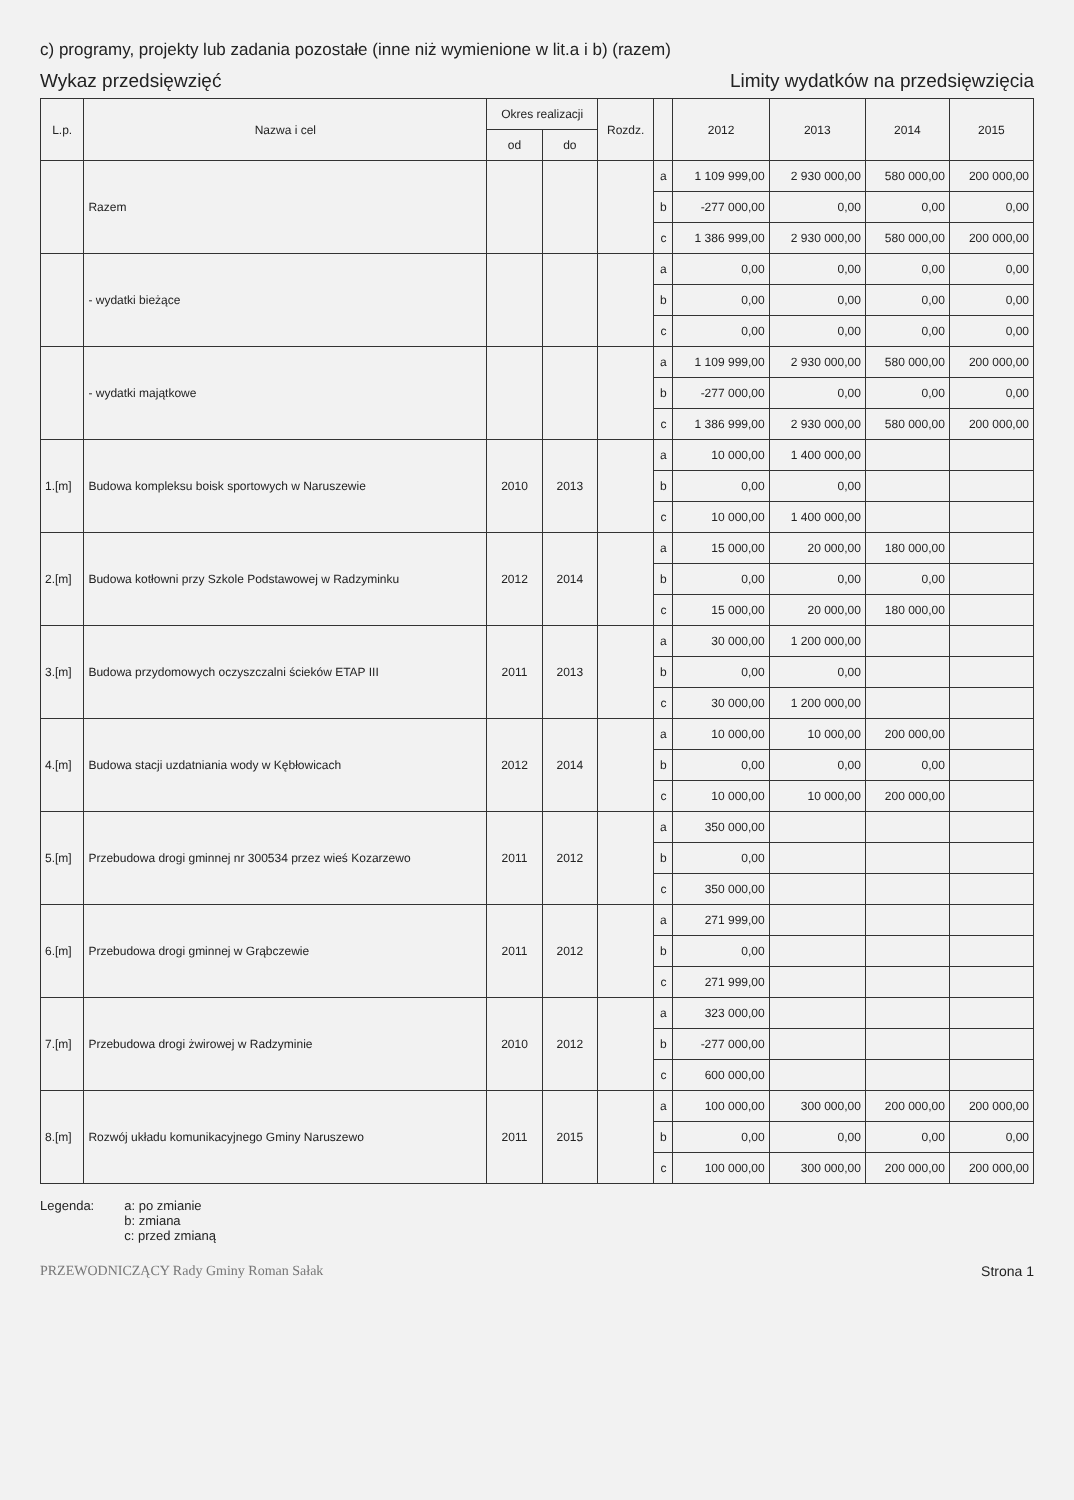c) programy, projekty lub zadania pozostałe (inne niż wymienione w lit.a i b) (razem)
Wykaz przedsięwzięć Limity wydatków na przedsięwzięcia
| L.p. | Nazwa i cel | Okres realizacji | | Rozdz. | | 2012 | 2013 | 2014 | 2015 |
| --- | --- | --- | --- | --- | --- | --- | --- | --- | --- |
| | | od | do | | | | | | |
| | Razem | | | | a | 1 109 999,00 | 2 930 000,00 | 580 000,00 | 200 000,00 |
| | | | | | b | -277 000,00 | 0,00 | 0,00 | 0,00 |
| | | | | | c | 1 386 999,00 | 2 930 000,00 | 580 000,00 | 200 000,00 |
| | - wydatki bieżące | | | | a | 0,00 | 0,00 | 0,00 | 0,00 |
| | | | | | b | 0,00 | 0,00 | 0,00 | 0,00 |
| | | | | | c | 0,00 | 0,00 | 0,00 | 0,00 |
| | - wydatki majątkowe | | | | a | 1 109 999,00 | 2 930 000,00 | 580 000,00 | 200 000,00 |
| | | | | | b | -277 000,00 | 0,00 | 0,00 | 0,00 |
| | | | | | c | 1 386 999,00 | 2 930 000,00 | 580 000,00 | 200 000,00 |
| 1.[m] | Budowa kompleksu boisk sportowych w Naruszewie | 2010 | 2013 | | a | 10 000,00 | 1 400 000,00 | | |
| | | | | | b | 0,00 | 0,00 | | |
| | | | | | c | 10 000,00 | 1 400 000,00 | | |
| 2.[m] | Budowa kotłowni przy Szkole Podstawowej w Radzyminku | 2012 | 2014 | | a | 15 000,00 | 20 000,00 | 180 000,00 | |
| | | | | | b | 0,00 | 0,00 | 0,00 | |
| | | | | | c | 15 000,00 | 20 000,00 | 180 000,00 | |
| 3.[m] | Budowa przydomowych oczyszczalni ścieków ETAP III | 2011 | 2013 | | a | 30 000,00 | 1 200 000,00 | | |
| | | | | | b | 0,00 | 0,00 | | |
| | | | | | c | 30 000,00 | 1 200 000,00 | | |
| 4.[m] | Budowa stacji uzdatniania wody w Kębłowicach | 2012 | 2014 | | a | 10 000,00 | 10 000,00 | 200 000,00 | |
| | | | | | b | 0,00 | 0,00 | 0,00 | |
| | | | | | c | 10 000,00 | 10 000,00 | 200 000,00 | |
| 5.[m] | Przebudowa drogi gminnej nr 300534 przez wieś Kozarzewo | 2011 | 2012 | | a | 350 000,00 | | | |
| | | | | | b | 0,00 | | | |
| | | | | | c | 350 000,00 | | | |
| 6.[m] | Przebudowa drogi gminnej w Grąbczewie | 2011 | 2012 | | a | 271 999,00 | | | |
| | | | | | b | 0,00 | | | |
| | | | | | c | 271 999,00 | | | |
| 7.[m] | Przebudowa drogi żwirowej w Radzyminie | 2010 | 2012 | | a | 323 000,00 | | | |
| | | | | | b | -277 000,00 | | | |
| | | | | | c | 600 000,00 | | | |
| 8.[m] | Rozwój układu komunikacyjnego Gminy Naruszewo | 2011 | 2015 | | a | 100 000,00 | 300 000,00 | 200 000,00 | 200 000,00 |
| | | | | | b | 0,00 | 0,00 | 0,00 | 0,00 |
| | | | | | c | 100 000,00 | 300 000,00 | 200 000,00 | 200 000,00 |
Legenda: a: po zmianie
b: zmiana
c: przed zmianą
PRZEWODNICZĄCY Rady Gminy Roman Sałak Strona 1